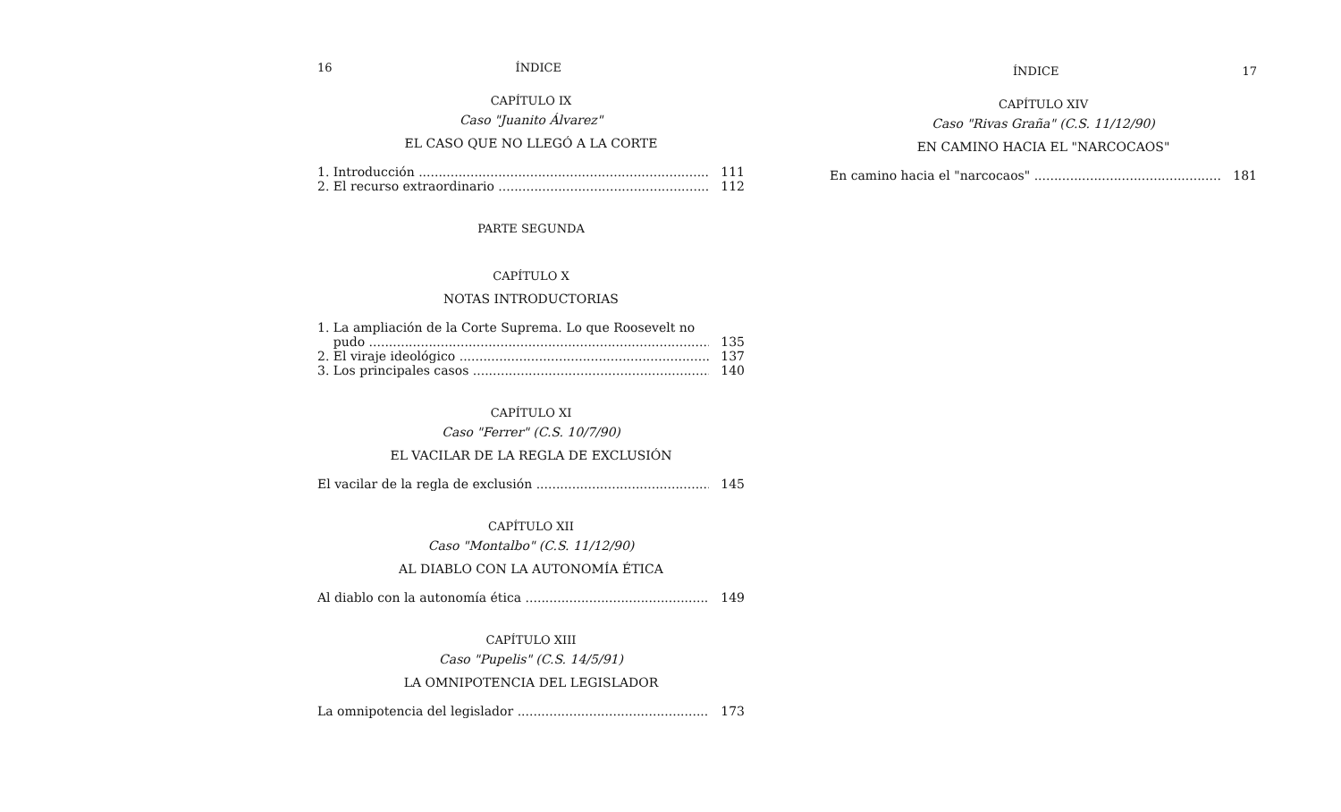16 ÍNDICE
CAPÍTULO IX
Caso "Juanito Álvarez"
EL CASO QUE NO LLEGÓ A LA CORTE
1. Introducción 111
2. El recurso extraordinario 112
PARTE SEGUNDA
CAPÍTULO X
NOTAS INTRODUCTORIAS
1. La ampliación de la Corte Suprema. Lo que Roosevelt no
pudo 135
2. El viraje ideológico 137
3. Los principales casos 140
CAPÍTULO XI
Caso "Ferrer" (C.S. 10/7/90)
EL VACILAR DE LA REGLA DE EXCLUSIÓN
El vacilar de la regla de exclusión 145
CAPÍTULO XII
Caso "Montalbo" (C.S. 11/12/90)
AL DIABLO CON LA AUTONOMÍA ÉTICA
Al diablo con la autonomía ética 149
CAPÍTULO XIII
Caso "Pupelis" (C.S. 14/5/91)
LA OMNIPOTENCIA DEL LEGISLADOR
La omnipotencia del legislador 173
ÍNDICE 17
CAPÍTULO XIV
Caso "Rivas Graña" (C.S. 11/12/90)
EN CAMINO HACIA EL "NARCOCAOS"
En camino hacia el "narcocaos" 181